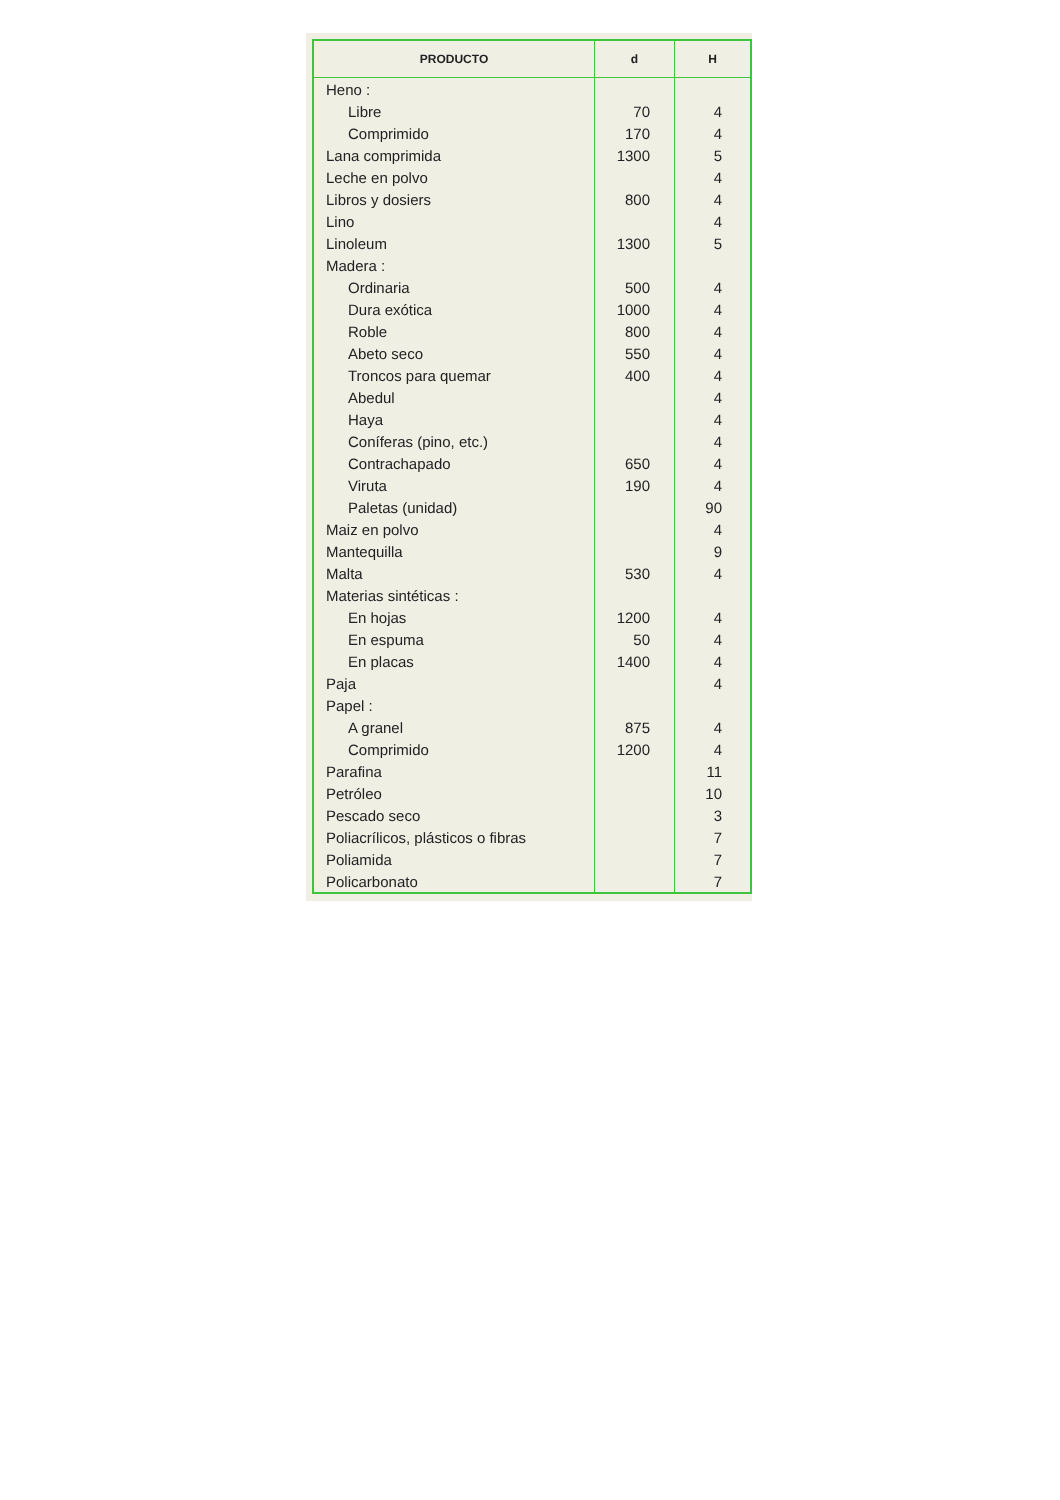| PRODUCTO | d | H |
| --- | --- | --- |
| Heno : | | |
| Libre | 70 | 4 |
| Comprimido | 170 | 4 |
| Lana comprimida | 1300 | 5 |
| Leche en polvo | | 4 |
| Libros y dosiers | 800 | 4 |
| Lino | | 4 |
| Linoleum | 1300 | 5 |
| Madera : | | |
| Ordinaria | 500 | 4 |
| Dura exótica | 1000 | 4 |
| Roble | 800 | 4 |
| Abeto seco | 550 | 4 |
| Troncos para quemar | 400 | 4 |
| Abedul | | 4 |
| Haya | | 4 |
| Coníferas (pino, etc.) | | 4 |
| Contrachapado | 650 | 4 |
| Viruta | 190 | 4 |
| Paletas (unidad) | | 90 |
| Maiz en polvo | | 4 |
| Mantequilla | | 9 |
| Malta | 530 | 4 |
| Materias sintéticas : | | |
| En hojas | 1200 | 4 |
| En espuma | 50 | 4 |
| En placas | 1400 | 4 |
| Paja | | 4 |
| Papel : | | |
| A granel | 875 | 4 |
| Comprimido | 1200 | 4 |
| Parafina | | 11 |
| Petróleo | | 10 |
| Pescado seco | | 3 |
| Poliacrílicos, plásticos o fibras | | 7 |
| Poliamida | | 7 |
| Policarbonato | | 7 |